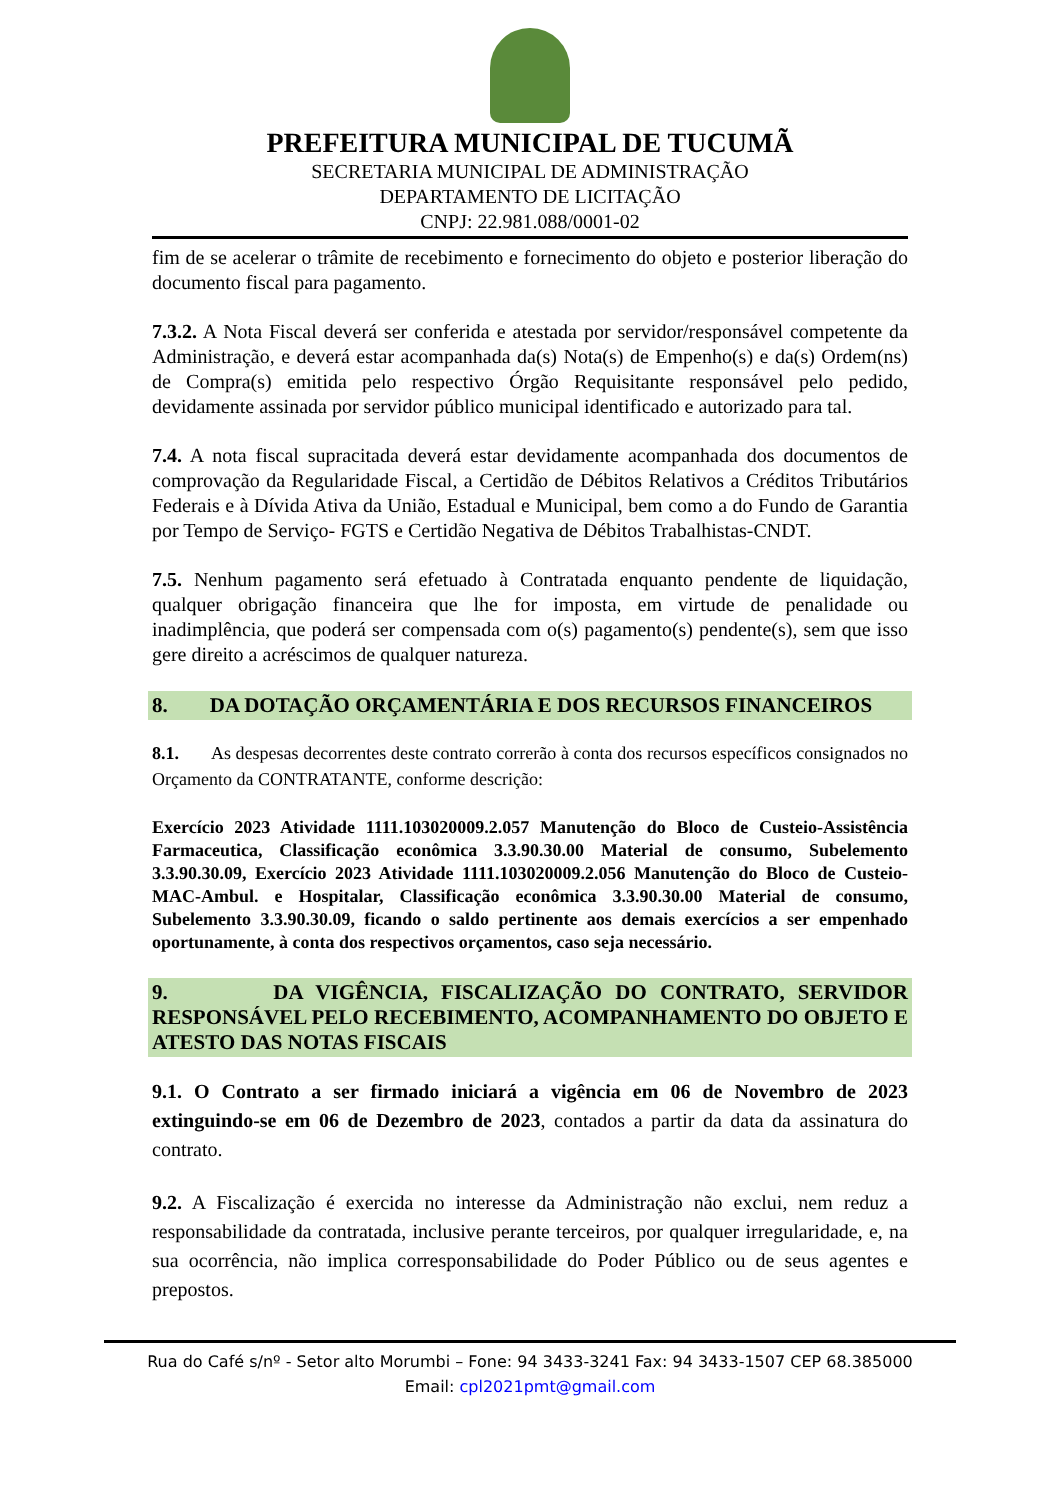PREFEITURA MUNICIPAL DE TUCUMÃ
SECRETARIA MUNICIPAL DE ADMINISTRAÇÃO
DEPARTAMENTO DE LICITAÇÃO
CNPJ: 22.981.088/0001-02
fim de se acelerar o trâmite de recebimento e fornecimento do objeto e posterior liberação do documento fiscal para pagamento.
7.3.2. A Nota Fiscal deverá ser conferida e atestada por servidor/responsável competente da Administração, e deverá estar acompanhada da(s) Nota(s) de Empenho(s) e da(s) Ordem(ns) de Compra(s) emitida pelo respectivo Órgão Requisitante responsável pelo pedido, devidamente assinada por servidor público municipal identificado e autorizado para tal.
7.4. A nota fiscal supracitada deverá estar devidamente acompanhada dos documentos de comprovação da Regularidade Fiscal, a Certidão de Débitos Relativos a Créditos Tributários Federais e à Dívida Ativa da União, Estadual e Municipal, bem como a do Fundo de Garantia por Tempo de Serviço- FGTS e Certidão Negativa de Débitos Trabalhistas-CNDT.
7.5. Nenhum pagamento será efetuado à Contratada enquanto pendente de liquidação, qualquer obrigação financeira que lhe for imposta, em virtude de penalidade ou inadimplência, que poderá ser compensada com o(s) pagamento(s) pendente(s), sem que isso gere direito a acréscimos de qualquer natureza.
8. DA DOTAÇÃO ORÇAMENTÁRIA E DOS RECURSOS FINANCEIROS
8.1. As despesas decorrentes deste contrato correrão à conta dos recursos específicos consignados no Orçamento da CONTRATANTE, conforme descrição:
Exercício 2023 Atividade 1111.103020009.2.057 Manutenção do Bloco de Custeio-Assistência Farmaceutica, Classificação econômica 3.3.90.30.00 Material de consumo, Subelemento 3.3.90.30.09, Exercício 2023 Atividade 1111.103020009.2.056 Manutenção do Bloco de Custeio-MAC-Ambul. e Hospitalar, Classificação econômica 3.3.90.30.00 Material de consumo, Subelemento 3.3.90.30.09, ficando o saldo pertinente aos demais exercícios a ser empenhado oportunamente, à conta dos respectivos orçamentos, caso seja necessário.
9. DA VIGÊNCIA, FISCALIZAÇÃO DO CONTRATO, SERVIDOR RESPONSÁVEL PELO RECEBIMENTO, ACOMPANHAMENTO DO OBJETO E ATESTO DAS NOTAS FISCAIS
9.1. O Contrato a ser firmado iniciará a vigência em 06 de Novembro de 2023 extinguindo-se em 06 de Dezembro de 2023, contados a partir da data da assinatura do contrato.
9.2. A Fiscalização é exercida no interesse da Administração não exclui, nem reduz a responsabilidade da contratada, inclusive perante terceiros, por qualquer irregularidade, e, na sua ocorrência, não implica corresponsabilidade do Poder Público ou de seus agentes e prepostos.
Rua do Café s/nº - Setor alto Morumbi – Fone: 94 3433-3241 Fax: 94 3433-1507 CEP 68.385000
Email: cpl2021pmt@gmail.com